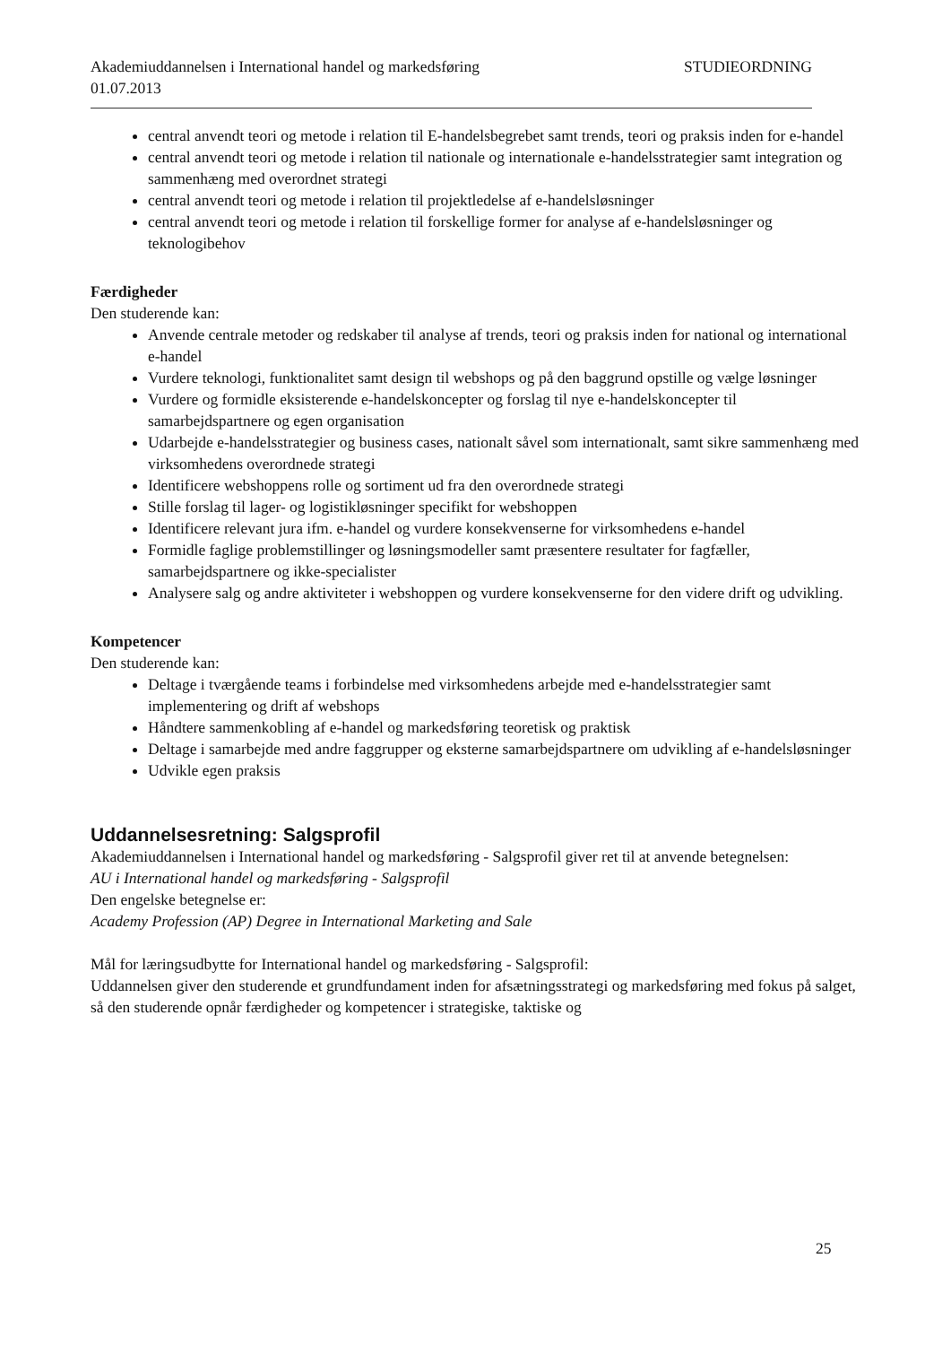Akademiuddannelsen i International handel og markedsføring
01.07.2013 STUDIEORDNING
central anvendt teori og metode i relation til E-handelsbegrebet samt trends, teori og praksis inden for e-handel
central anvendt teori og metode i relation til nationale og internationale e-handelsstrategier samt integration og sammenhæng med overordnet strategi
central anvendt teori og metode i relation til projektledelse af e-handelsløsninger
central anvendt teori og metode i relation til forskellige former for analyse af e-handelsløsninger og teknologibehov
Færdigheder
Den studerende kan:
Anvende centrale metoder og redskaber til analyse af trends, teori og praksis inden for national og international e-handel
Vurdere teknologi, funktionalitet samt design til webshops og på den baggrund opstille og vælge løsninger
Vurdere og formidle eksisterende e-handelskoncepter og forslag til nye e-handelskoncepter til samarbejdspartnere og egen organisation
Udarbejde e-handelsstrategier og business cases, nationalt såvel som internationalt, samt sikre sammenhæng med virksomhedens overordnede strategi
Identificere webshoppens rolle og sortiment ud fra den overordnede strategi
Stille forslag til lager- og logistikløsninger specifikt for webshoppen
Identificere relevant jura ifm. e-handel og vurdere konsekvenserne for virksomhedens e-handel
Formidle faglige problemstillinger og løsningsmodeller samt præsentere resultater for fagfæller, samarbejdspartnere og ikke-specialister
Analysere salg og andre aktiviteter i webshoppen og vurdere konsekvenserne for den videre drift og udvikling.
Kompetencer
Den studerende kan:
Deltage i tværgående teams i forbindelse med virksomhedens arbejde med e-handelsstrategier samt implementering og drift af webshops
Håndtere sammenkobling af e-handel og markedsføring teoretisk og praktisk
Deltage i samarbejde med andre faggrupper og eksterne samarbejdspartnere om udvikling af e-handelsløsninger
Udvikle egen praksis
Uddannelsesretning: Salgsprofil
Akademiuddannelsen i International handel og markedsføring - Salgsprofil giver ret til at anvende betegnelsen:
AU i International handel og markedsføring - Salgsprofil
Den engelske betegnelse er:
Academy Profession (AP) Degree in International Marketing and Sale
Mål for læringsudbytte for International handel og markedsføring - Salgsprofil:
Uddannelsen giver den studerende et grundfundament inden for afsætningsstrategi og markedsføring med fokus på salget, så den studerende opnår færdigheder og kompetencer i strategiske, taktiske og
25